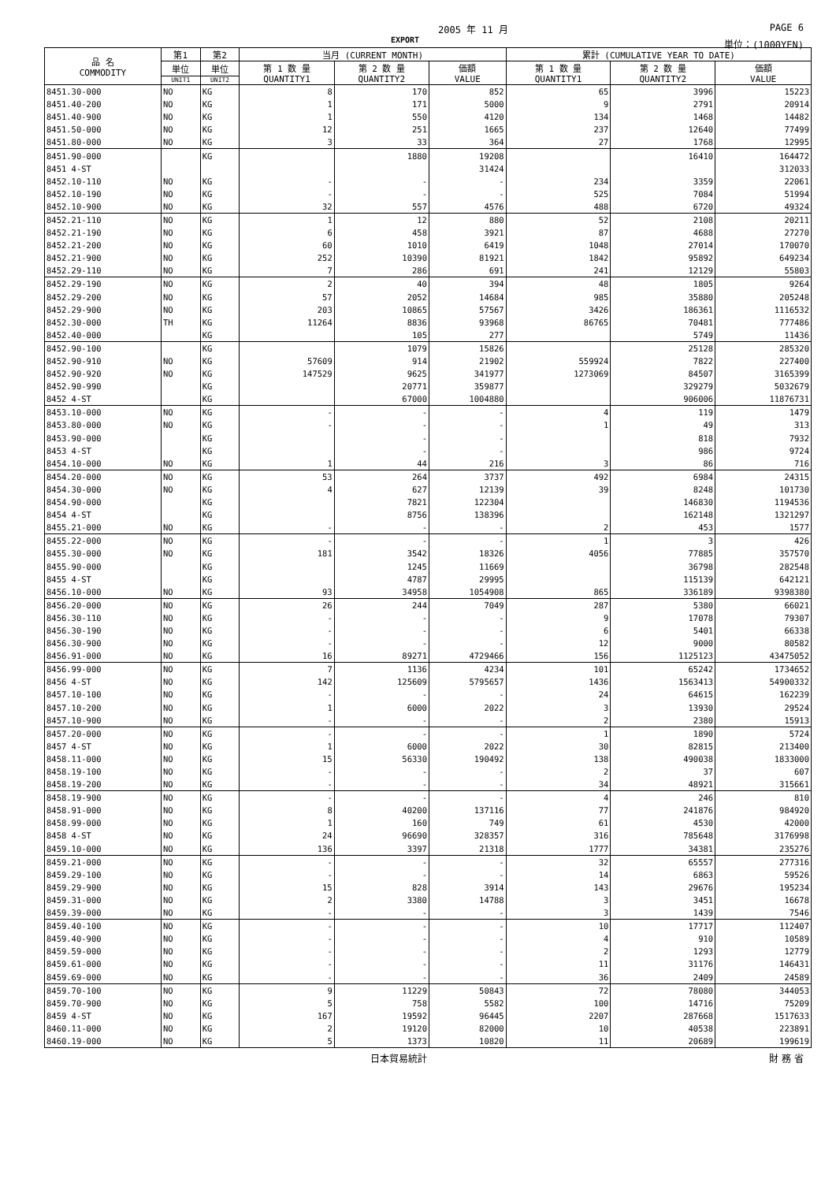2005 年 11 月 PAGE 6
EXPORT 単位：(1000YEN)
| 品 名 COMMODITY | 第1 | 第2 | 当月 (CURRENT MONTH) | | | 累計 (CUMULATIVE YEAR TO DATE) | | |
| --- | --- | --- | --- | --- | --- | --- | --- | --- |
| | 単位 | 単位 | 第 1 数 量 QUANTITY1 | 第 2 数 量 QUANTITY2 | 価額 VALUE | 第 1 数 量 QUANTITY1 | 第 2 数 量 QUANTITY2 | 価額 VALUE |
| | UNIT1 | UNIT2 | | | | | | |
| 8451.30-000 | NO | KG | 8 | 170 | 852 | 65 | 3996 | 15223 |
| 8451.40-200 | NO | KG | 1 | 171 | 5000 | 9 | 2791 | 20914 |
| 8451.40-900 | NO | KG | 1 | 550 | 4120 | 134 | 1468 | 14482 |
| 8451.50-000 | NO | KG | 12 | 251 | 1665 | 237 | 12640 | 77499 |
| 8451.80-000 | NO | KG | 3 | 33 | 364 | 27 | 1768 | 12995 |
| 8451.90-000 | | KG | | 1880 | 19208 | | 16410 | 164472 |
| 8451 4-ST | | | | | 31424 | | | 312033 |
| 8452.10-110 | NO | KG | - | - | - | 234 | 3359 | 22061 |
| 8452.10-190 | NO | KG | - | - | - | 525 | 7084 | 51994 |
| 8452.10-900 | NO | KG | 32 | 557 | 4576 | 488 | 6720 | 49324 |
| 8452.21-110 | NO | KG | 1 | 12 | 880 | 52 | 2108 | 20211 |
| 8452.21-190 | NO | KG | 6 | 458 | 3921 | 87 | 4688 | 27270 |
| 8452.21-200 | NO | KG | 60 | 1010 | 6419 | 1048 | 27014 | 170070 |
| 8452.21-900 | NO | KG | 252 | 10390 | 81921 | 1842 | 95892 | 649234 |
| 8452.29-110 | NO | KG | 7 | 286 | 691 | 241 | 12129 | 55803 |
| 8452.29-190 | NO | KG | 2 | 40 | 394 | 48 | 1805 | 9264 |
| 8452.29-200 | NO | KG | 57 | 2052 | 14684 | 985 | 35880 | 205248 |
| 8452.29-900 | NO | KG | 203 | 10865 | 57567 | 3426 | 186361 | 1116532 |
| 8452.30-000 | TH | KG | 11264 | 8836 | 93968 | 86765 | 70481 | 777486 |
| 8452.40-000 | | KG | | 105 | 277 | | 5749 | 11436 |
| 8452.90-100 | | KG | | 1079 | 15826 | | 25128 | 285320 |
| 8452.90-910 | NO | KG | 57609 | 914 | 21902 | 559924 | 7822 | 227400 |
| 8452.90-920 | NO | KG | 147529 | 9625 | 341977 | 1273069 | 84507 | 3165399 |
| 8452.90-990 | | KG | | 20771 | 359877 | | 329279 | 5032679 |
| 8452 4-ST | | KG | | 67000 | 1004880 | | 906006 | 11876731 |
| 8453.10-000 | NO | KG | - | - | - | 4 | 119 | 1479 |
| 8453.80-000 | NO | KG | - | - | - | 1 | 49 | 313 |
| 8453.90-000 | | KG | | - | - | | 818 | 7932 |
| 8453 4-ST | | KG | | - | - | | 986 | 9724 |
| 8454.10-000 | NO | KG | 1 | 44 | 216 | 3 | 86 | 716 |
| 8454.20-000 | NO | KG | 53 | 264 | 3737 | 492 | 6984 | 24315 |
| 8454.30-000 | NO | KG | 4 | 627 | 12139 | 39 | 8248 | 101730 |
| 8454.90-000 | | KG | | 7821 | 122304 | | 146830 | 1194536 |
| 8454 4-ST | | KG | | 8756 | 138396 | | 162148 | 1321297 |
| 8455.21-000 | NO | KG | - | - | - | 2 | 453 | 1577 |
| 8455.22-000 | NO | KG | - | - | - | 1 | 3 | 426 |
| 8455.30-000 | NO | KG | 181 | 3542 | 18326 | 4056 | 77885 | 357570 |
| 8455.90-000 | | KG | | 1245 | 11669 | | 36798 | 282548 |
| 8455 4-ST | | KG | | 4787 | 29995 | | 115139 | 642121 |
| 8456.10-000 | NO | KG | 93 | 34958 | 1054908 | 865 | 336189 | 9398380 |
| 8456.20-000 | NO | KG | 26 | 244 | 7049 | 287 | 5380 | 66021 |
| 8456.30-110 | NO | KG | - | - | - | 9 | 17078 | 79307 |
| 8456.30-190 | NO | KG | - | - | - | 6 | 5401 | 66338 |
| 8456.30-900 | NO | KG | - | - | - | 12 | 9000 | 80582 |
| 8456.91-000 | NO | KG | 16 | 89271 | 4729466 | 156 | 1125123 | 43475052 |
| 8456.99-000 | NO | KG | 7 | 1136 | 4234 | 101 | 65242 | 1734652 |
| 8456 4-ST | NO | KG | 142 | 125609 | 5795657 | 1436 | 1563413 | 54900332 |
| 8457.10-100 | NO | KG | - | - | - | 24 | 64615 | 162239 |
| 8457.10-200 | NO | KG | 1 | 6000 | 2022 | 3 | 13930 | 29524 |
| 8457.10-900 | NO | KG | - | - | - | 2 | 2380 | 15913 |
| 8457.20-000 | NO | KG | - | - | - | 1 | 1890 | 5724 |
| 8457 4-ST | NO | KG | 1 | 6000 | 2022 | 30 | 82815 | 213400 |
| 8458.11-000 | NO | KG | 15 | 56330 | 190492 | 138 | 490038 | 1833000 |
| 8458.19-100 | NO | KG | - | - | - | 2 | 37 | 607 |
| 8458.19-200 | NO | KG | - | - | - | 34 | 48921 | 315661 |
| 8458.19-900 | NO | KG | - | - | - | 4 | 246 | 810 |
| 8458.91-000 | NO | KG | 8 | 40200 | 137116 | 77 | 241876 | 984920 |
| 8458.99-000 | NO | KG | 1 | 160 | 749 | 61 | 4530 | 42000 |
| 8458 4-ST | NO | KG | 24 | 96690 | 328357 | 316 | 785648 | 3176998 |
| 8459.10-000 | NO | KG | 136 | 3397 | 21318 | 1777 | 34381 | 235276 |
| 8459.21-000 | NO | KG | - | - | - | 32 | 65557 | 277316 |
| 8459.29-100 | NO | KG | - | - | - | 14 | 6863 | 59526 |
| 8459.29-900 | NO | KG | 15 | 828 | 3914 | 143 | 29676 | 195234 |
| 8459.31-000 | NO | KG | 2 | 3380 | 14788 | 3 | 3451 | 16678 |
| 8459.39-000 | NO | KG | - | - | - | 3 | 1439 | 7546 |
| 8459.40-100 | NO | KG | - | - | - | 10 | 17717 | 112407 |
| 8459.40-900 | NO | KG | - | - | - | 4 | 910 | 10589 |
| 8459.59-000 | NO | KG | - | - | - | 2 | 1293 | 12779 |
| 8459.61-000 | NO | KG | - | - | - | 11 | 31176 | 146431 |
| 8459.69-000 | NO | KG | - | - | - | 36 | 2409 | 24589 |
| 8459.70-100 | NO | KG | 9 | 11229 | 50843 | 72 | 78080 | 344053 |
| 8459.70-900 | NO | KG | 5 | 758 | 5582 | 100 | 14716 | 75209 |
| 8459 4-ST | NO | KG | 167 | 19592 | 96445 | 2207 | 287668 | 1517633 |
| 8460.11-000 | NO | KG | 2 | 19120 | 82000 | 10 | 40538 | 223891 |
| 8460.19-000 | NO | KG | 5 | 1373 | 10820 | 11 | 20689 | 199619 |
日本貿易統計 財 務 省